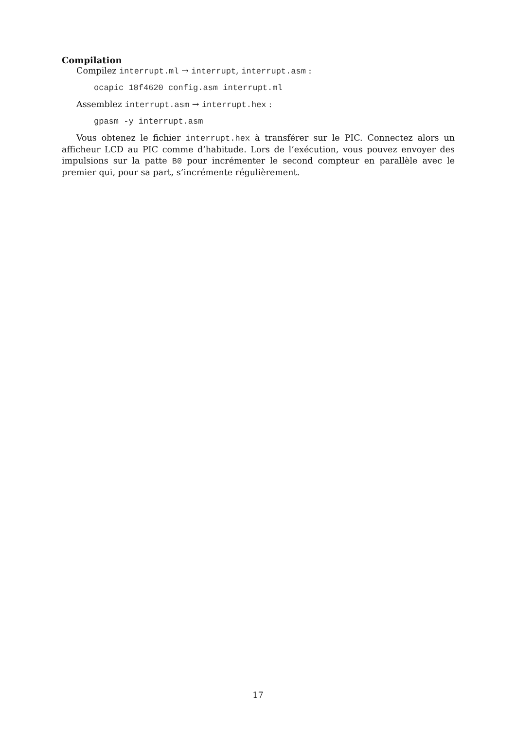Compilation
Compilez interrupt.ml → interrupt, interrupt.asm :
ocapic 18f4620 config.asm interrupt.ml
Assemblez interrupt.asm → interrupt.hex :
gpasm -y interrupt.asm
Vous obtenez le fichier interrupt.hex à transférer sur le PIC. Connectez alors un afficheur LCD au PIC comme d’habitude. Lors de l’exécution, vous pouvez envoyer des impulsions sur la patte B0 pour incrémenter le second compteur en parallèle avec le premier qui, pour sa part, s’incrémente régulièrement.
17